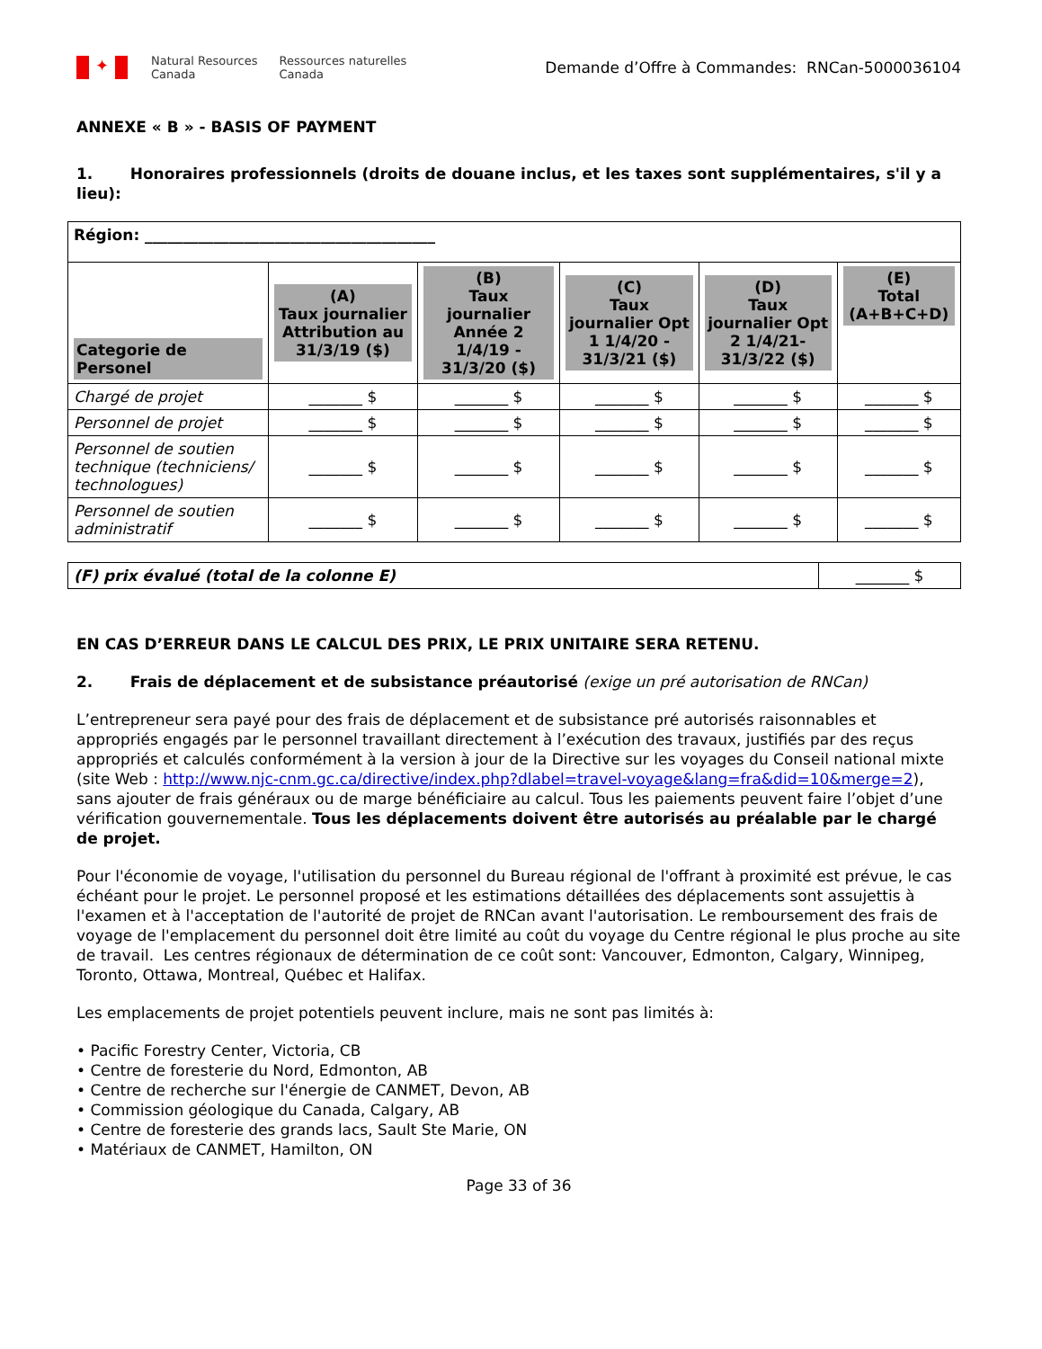✦
Natural Resources
Canada
Ressources naturelles
Canada
Demande d’Offre à Commandes: RNCan-5000036104
ANNEXE « B » - BASIS OF PAYMENT
1. Honoraires professionnels (droits de douane inclus, et les taxes sont supplémentaires, s'il y a lieu):
| Région: ______________________________________ | | | | | |
| Categorie de Personel | (A) Taux journalier Attribution au 31/3/19 ($) | (B) Taux journalier Année 2 1/4/19 - 31/3/20 ($) | (C) Taux journalier Opt 1 1/4/20 - 31/3/21 ($) | (D) Taux journalier Opt 2 1/4/21- 31/3/22 ($) | (E) Total (A+B+C+D) |
| Chargé de projet | _______ $ | _______ $ | _______ $ | _______ $ | _______ $ |
| Personnel de projet | _______ $ | _______ $ | _______ $ | _______ $ | _______ $ |
| Personnel de soutien technique (techniciens/ technologues) | _______ $ | _______ $ | _______ $ | _______ $ | _______ $ |
| Personnel de soutien administratif | _______ $ | _______ $ | _______ $ | _______ $ | _______ $ |
| (F) prix évalué (total de la colonne E) | _______ $ |
EN CAS D’ERREUR DANS LE CALCUL DES PRIX, LE PRIX UNITAIRE SERA RETENU.
2. Frais de déplacement et de subsistance préautorisé (exige un pré autorisation de RNCan)
L’entrepreneur sera payé pour des frais de déplacement et de subsistance pré autorisés raisonnables et appropriés engagés par le personnel travaillant directement à l’exécution des travaux, justifiés par des reçus appropriés et calculés conformément à la version à jour de la Directive sur les voyages du Conseil national mixte (site Web : http://www.njc-cnm.gc.ca/directive/index.php?dlabel=travel-voyage&lang=fra&did=10&merge=2), sans ajouter de frais généraux ou de marge bénéficiaire au calcul. Tous les paiements peuvent faire l’objet d’une vérification gouvernementale. Tous les déplacements doivent être autorisés au préalable par le chargé de projet.
Pour l'économie de voyage, l'utilisation du personnel du Bureau régional de l'offrant à proximité est prévue, le cas échéant pour le projet. Le personnel proposé et les estimations détaillées des déplacements sont assujettis à l'examen et à l'acceptation de l'autorité de projet de RNCan avant l'autorisation. Le remboursement des frais de voyage de l'emplacement du personnel doit être limité au coût du voyage du Centre régional le plus proche au site de travail. Les centres régionaux de détermination de ce coût sont: Vancouver, Edmonton, Calgary, Winnipeg, Toronto, Ottawa, Montreal, Québec et Halifax.
Les emplacements de projet potentiels peuvent inclure, mais ne sont pas limités à:
• Pacific Forestry Center, Victoria, CB
• Centre de foresterie du Nord, Edmonton, AB
• Centre de recherche sur l'énergie de CANMET, Devon, AB
• Commission géologique du Canada, Calgary, AB
• Centre de foresterie des grands lacs, Sault Ste Marie, ON
• Matériaux de CANMET, Hamilton, ON
Page 33 of 36